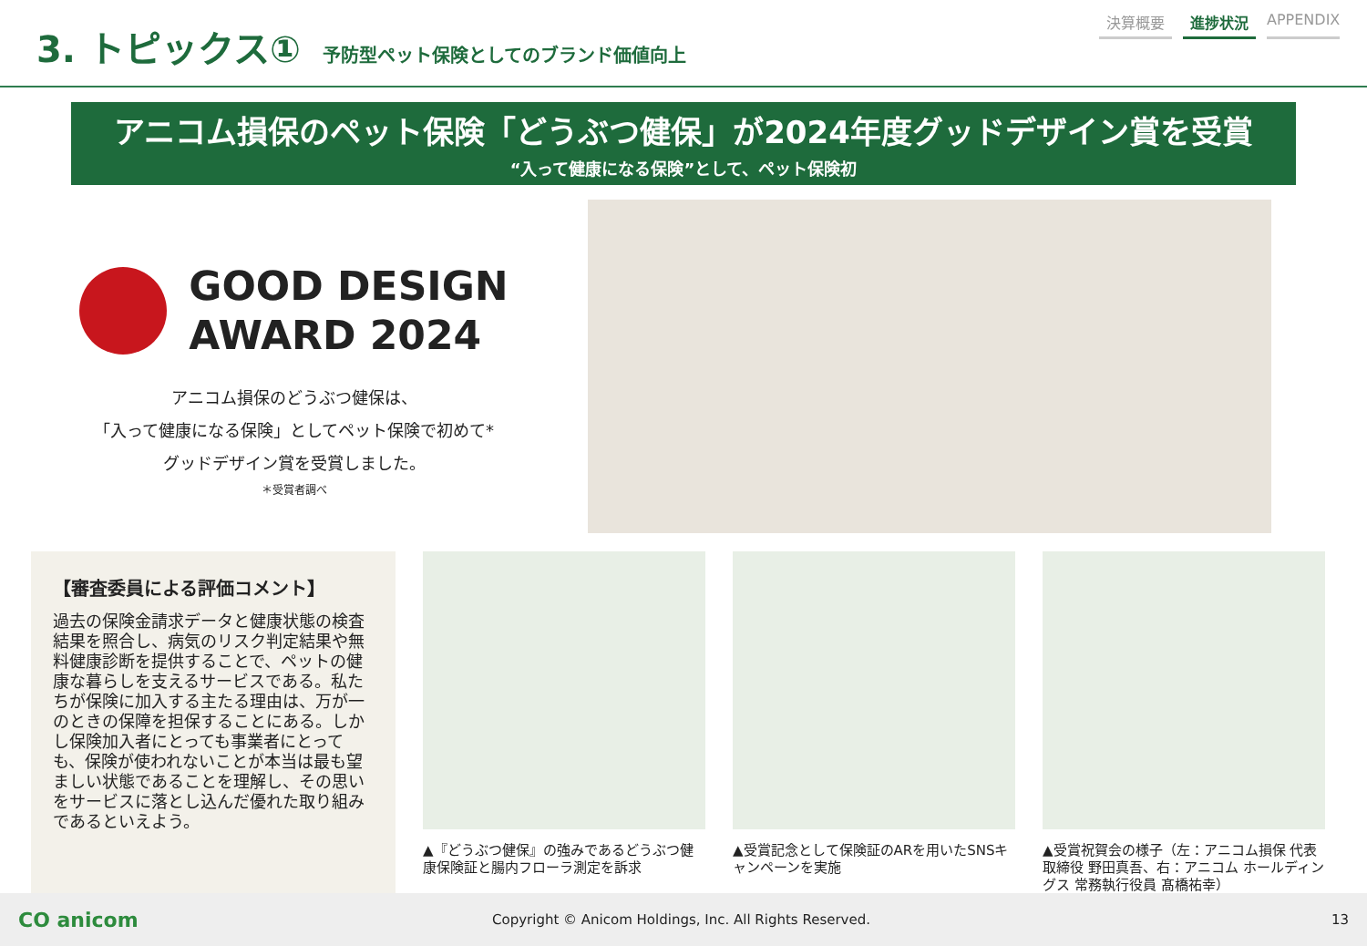3. トピックス①
予防型ペット保険としてのブランド価値向上
決算概要 進捗状況 APPENDIX
アニコム損保のペット保険「どうぶつ健保」が2024年度グッドデザイン賞を受賞
“入って健康になる保険”として、ペット保険初
GOOD DESIGN
AWARD 2024
アニコム損保のどうぶつ健保は、
「入って健康になる保険」としてペット保険で初めて*
グッドデザイン賞を受賞しました。
＊受賞者調べ
【審査委員による評価コメント】
過去の保険金請求データと健康状態の検査結果を照合し、病気のリスク判定結果や無料健康診断を提供することで、ペットの健康な暮らしを支えるサービスである。私たちが保険に加入する主たる理由は、万が一のときの保障を担保することにある。しかし保険加入者にとっても事業者にとっても、保険が使われないことが本当は最も望ましい状態であることを理解し、その思いをサービスに落とし込んだ優れた取り組みであるといえよう。
▲『どうぶつ健保』の強みであるどうぶつ健康保険証と腸内フローラ測定を訴求
▲受賞記念として保険証のARを用いたSNSキャンペーンを実施
▲受賞祝賀会の様子（左：アニコム損保 代表取締役 野田真吾、右：アニコム ホールディングス 常務執行役員 髙橋祐幸）
CO anicom
Copyright © Anicom Holdings, Inc. All Rights Reserved.
13